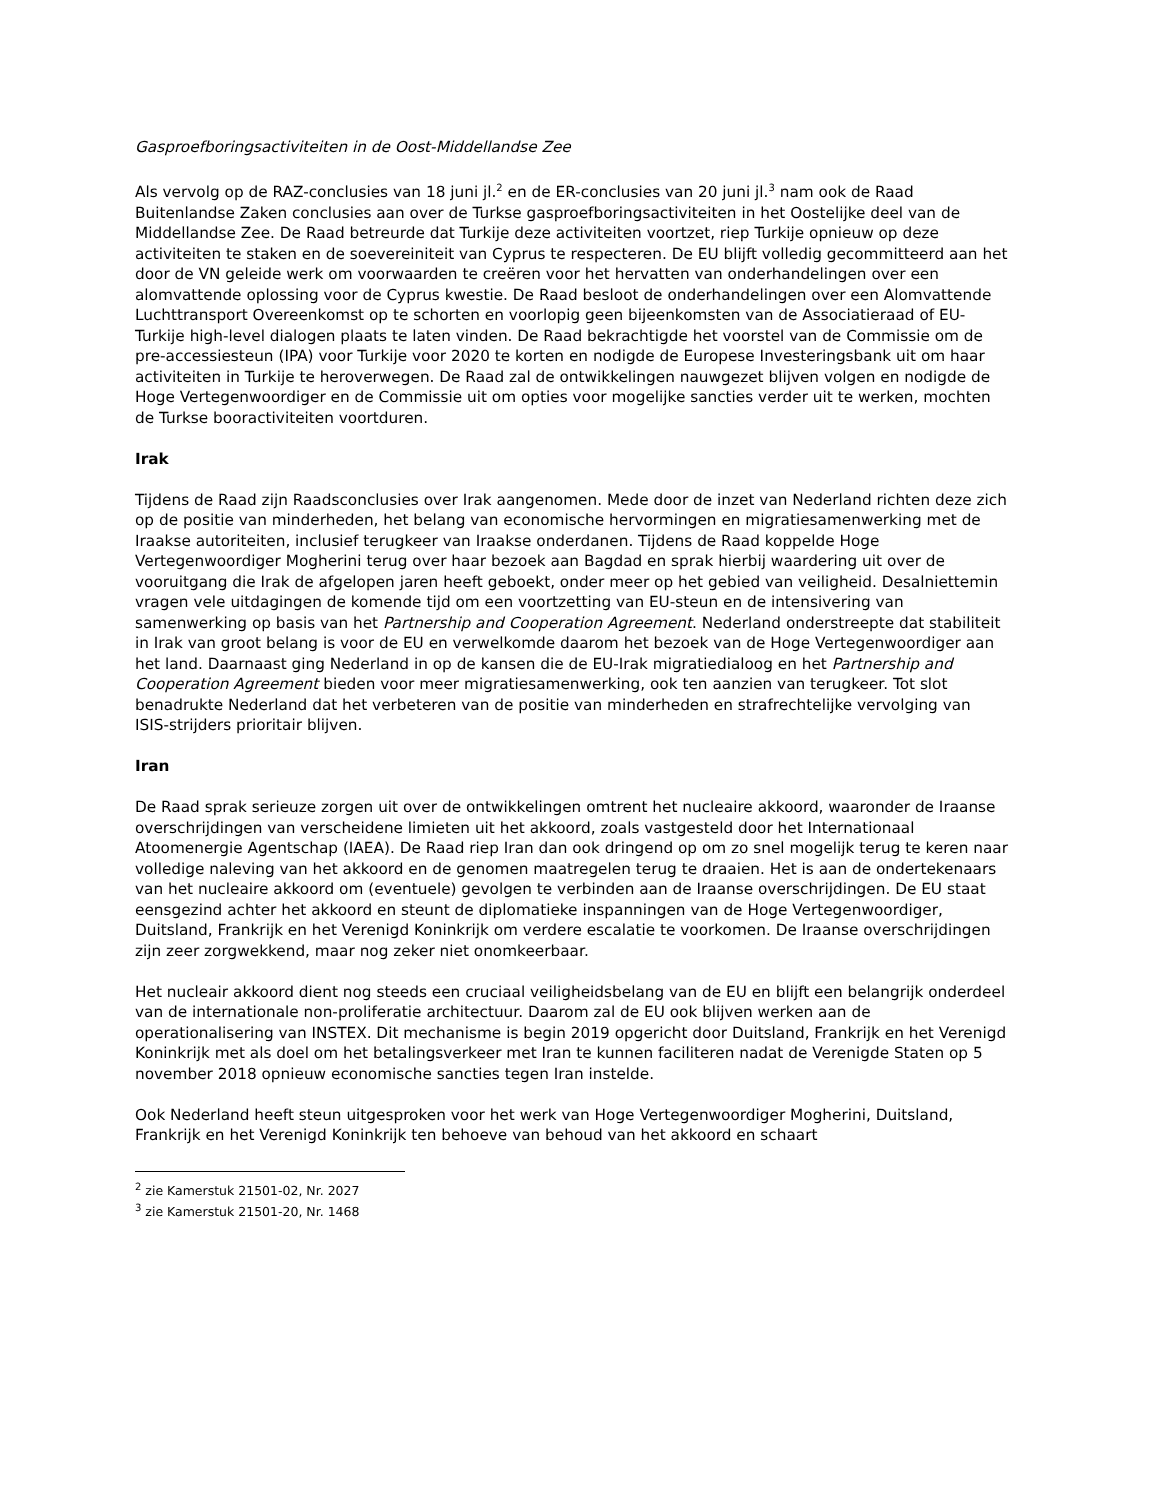Gasproefboringsactiviteiten in de Oost-Middellandse Zee
Als vervolg op de RAZ-conclusies van 18 juni jl.<sup>2</sup> en de ER-conclusies van 20 juni jl.<sup>3</sup> nam ook de Raad Buitenlandse Zaken conclusies aan over de Turkse gasproefboringsactiviteiten in het Oostelijke deel van de Middellandse Zee. De Raad betreurde dat Turkije deze activiteiten voortzet, riep Turkije opnieuw op deze activiteiten te staken en de soevereiniteit van Cyprus te respecteren. De EU blijft volledig gecommitteerd aan het door de VN geleide werk om voorwaarden te creëren voor het hervatten van onderhandelingen over een alomvattende oplossing voor de Cyprus kwestie. De Raad besloot de onderhandelingen over een Alomvattende Luchttransport Overeenkomst op te schorten en voorlopig geen bijeenkomsten van de Associatieraad of EU-Turkije high-level dialogen plaats te laten vinden. De Raad bekrachtigde het voorstel van de Commissie om de pre-accessiesteun (IPA) voor Turkije voor 2020 te korten en nodigde de Europese Investeringsbank uit om haar activiteiten in Turkije te heroverwegen. De Raad zal de ontwikkelingen nauwgezet blijven volgen en nodigde de Hoge Vertegenwoordiger en de Commissie uit om opties voor mogelijke sancties verder uit te werken, mochten de Turkse booractiviteiten voortduren.
Irak
Tijdens de Raad zijn Raadsconclusies over Irak aangenomen. Mede door de inzet van Nederland richten deze zich op de positie van minderheden, het belang van economische hervormingen en migratiesamenwerking met de Iraakse autoriteiten, inclusief terugkeer van Iraakse onderdanen. Tijdens de Raad koppelde Hoge Vertegenwoordiger Mogherini terug over haar bezoek aan Bagdad en sprak hierbij waardering uit over de vooruitgang die Irak de afgelopen jaren heeft geboekt, onder meer op het gebied van veiligheid. Desalniettemin vragen vele uitdagingen de komende tijd om een voortzetting van EU-steun en de intensivering van samenwerking op basis van het Partnership and Cooperation Agreement. Nederland onderstreepte dat stabiliteit in Irak van groot belang is voor de EU en verwelkomde daarom het bezoek van de Hoge Vertegenwoordiger aan het land. Daarnaast ging Nederland in op de kansen die de EU-Irak migratiedialoog en het Partnership and Cooperation Agreement bieden voor meer migratiesamenwerking, ook ten aanzien van terugkeer. Tot slot benadrukte Nederland dat het verbeteren van de positie van minderheden en strafrechtelijke vervolging van ISIS-strijders prioritair blijven.
Iran
De Raad sprak serieuze zorgen uit over de ontwikkelingen omtrent het nucleaire akkoord, waaronder de Iraanse overschrijdingen van verscheidene limieten uit het akkoord, zoals vastgesteld door het Internationaal Atoomenergie Agentschap (IAEA). De Raad riep Iran dan ook dringend op om zo snel mogelijk terug te keren naar volledige naleving van het akkoord en de genomen maatregelen terug te draaien. Het is aan de ondertekenaars van het nucleaire akkoord om (eventuele) gevolgen te verbinden aan de Iraanse overschrijdingen. De EU staat eensgezind achter het akkoord en steunt de diplomatieke inspanningen van de Hoge Vertegenwoordiger, Duitsland, Frankrijk en het Verenigd Koninkrijk om verdere escalatie te voorkomen. De Iraanse overschrijdingen zijn zeer zorgwekkend, maar nog zeker niet onomkeerbaar.
Het nucleair akkoord dient nog steeds een cruciaal veiligheidsbelang van de EU en blijft een belangrijk onderdeel van de internationale non-proliferatie architectuur. Daarom zal de EU ook blijven werken aan de operationalisering van INSTEX. Dit mechanisme is begin 2019 opgericht door Duitsland, Frankrijk en het Verenigd Koninkrijk met als doel om het betalingsverkeer met Iran te kunnen faciliteren nadat de Verenigde Staten op 5 november 2018 opnieuw economische sancties tegen Iran instelde.
Ook Nederland heeft steun uitgesproken voor het werk van Hoge Vertegenwoordiger Mogherini, Duitsland, Frankrijk en het Verenigd Koninkrijk ten behoeve van behoud van het akkoord en schaart
<sup>2</sup> zie Kamerstuk 21501-02, Nr. 2027
<sup>3</sup> zie Kamerstuk 21501-20, Nr. 1468